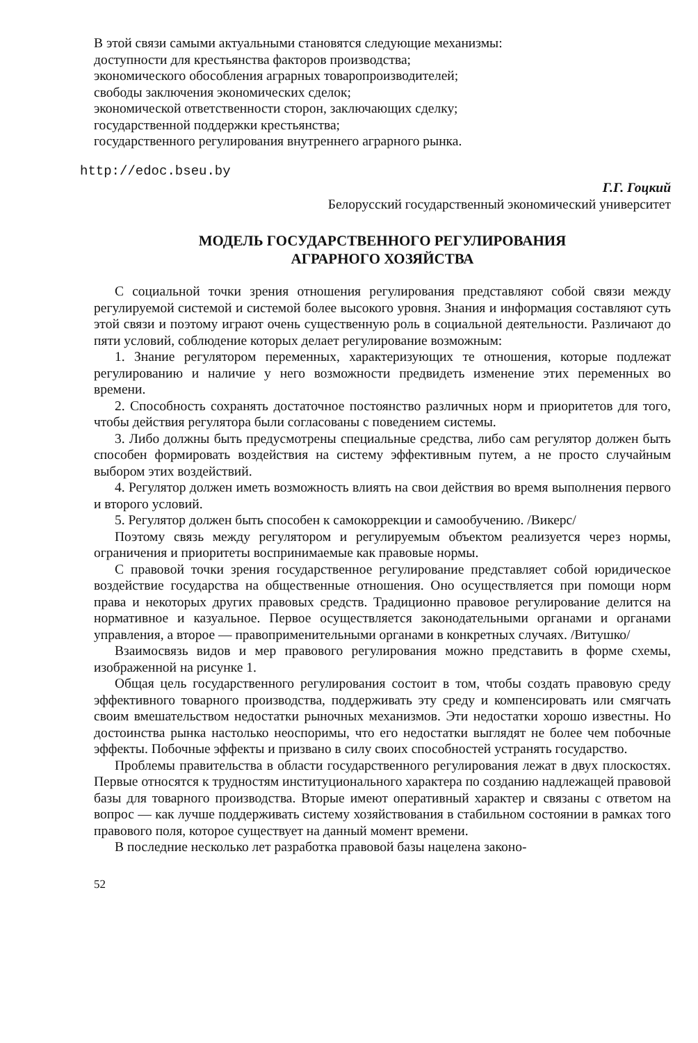В этой связи самыми актуальными становятся следующие механизмы:
доступности для крестьянства факторов производства;
экономического обособления аграрных товаропроизводителей;
свободы заключения экономических сделок;
экономической ответственности сторон, заключающих сделку;
государственной поддержки крестьянства;
государственного регулирования внутреннего аграрного рынка.
http://edoc.bseu.by
Г.Г. Гоцкий
Белорусский государственный экономический университет
МОДЕЛЬ ГОСУДАРСТВЕННОГО РЕГУЛИРОВАНИЯ
АГРАРНОГО ХОЗЯЙСТВА
С социальной точки зрения отношения регулирования представляют собой связи между регулируемой системой и системой более высокого уровня. Знания и информация составляют суть этой связи и поэтому играют очень существенную роль в социальной деятельности. Различают до пяти условий, соблюдение которых делает регулирование возможным:
1. Знание регулятором переменных, характеризующих те отношения, которые подлежат регулированию и наличие у него возможности предвидеть изменение этих переменных во времени.
2. Способность сохранять достаточное постоянство различных норм и приоритетов для того, чтобы действия регулятора были согласованы с поведением системы.
3. Либо должны быть предусмотрены специальные средства, либо сам регулятор должен быть способен формировать воздействия на систему эффективным путем, а не просто случайным выбором этих воздействий.
4. Регулятор должен иметь возможность влиять на свои действия во время выполнения первого и второго условий.
5. Регулятор должен быть способен к самокоррекции и самообучению. /Викерс/
Поэтому связь между регулятором и регулируемым объектом реализуется через нормы, ограничения и приоритеты воспринимаемые как правовые нормы.
С правовой точки зрения государственное регулирование представляет собой юридическое воздействие государства на общественные отношения. Оно осуществляется при помощи норм права и некоторых других правовых средств. Традиционно правовое регулирование делится на нормативное и казуальное. Первое осуществляется законодательными органами и органами управления, а второе — правоприменительными органами в конкретных случаях. /Витушко/
Взаимосвязь видов и мер правового регулирования можно представить в форме схемы, изображенной на рисунке 1.
Общая цель государственного регулирования состоит в том, чтобы создать правовую среду эффективного товарного производства, поддерживать эту среду и компенсировать или смягчать своим вмешательством недостатки рыночных механизмов. Эти недостатки хорошо известны. Но достоинства рынка настолько неоспоримы, что его недостатки выглядят не более чем побочные эффекты. Побочные эффекты и призвано в силу своих способностей устранять государство.
Проблемы правительства в области государственного регулирования лежат в двух плоскостях. Первые относятся к трудностям институционального характера по созданию надлежащей правовой базы для товарного производства. Вторые имеют оперативный характер и связаны с ответом на вопрос — как лучше поддерживать систему хозяйствования в стабильном состоянии в рамках того правового поля, которое существует на данный момент времени.
В последние несколько лет разработка правовой базы нацелена законо-
52